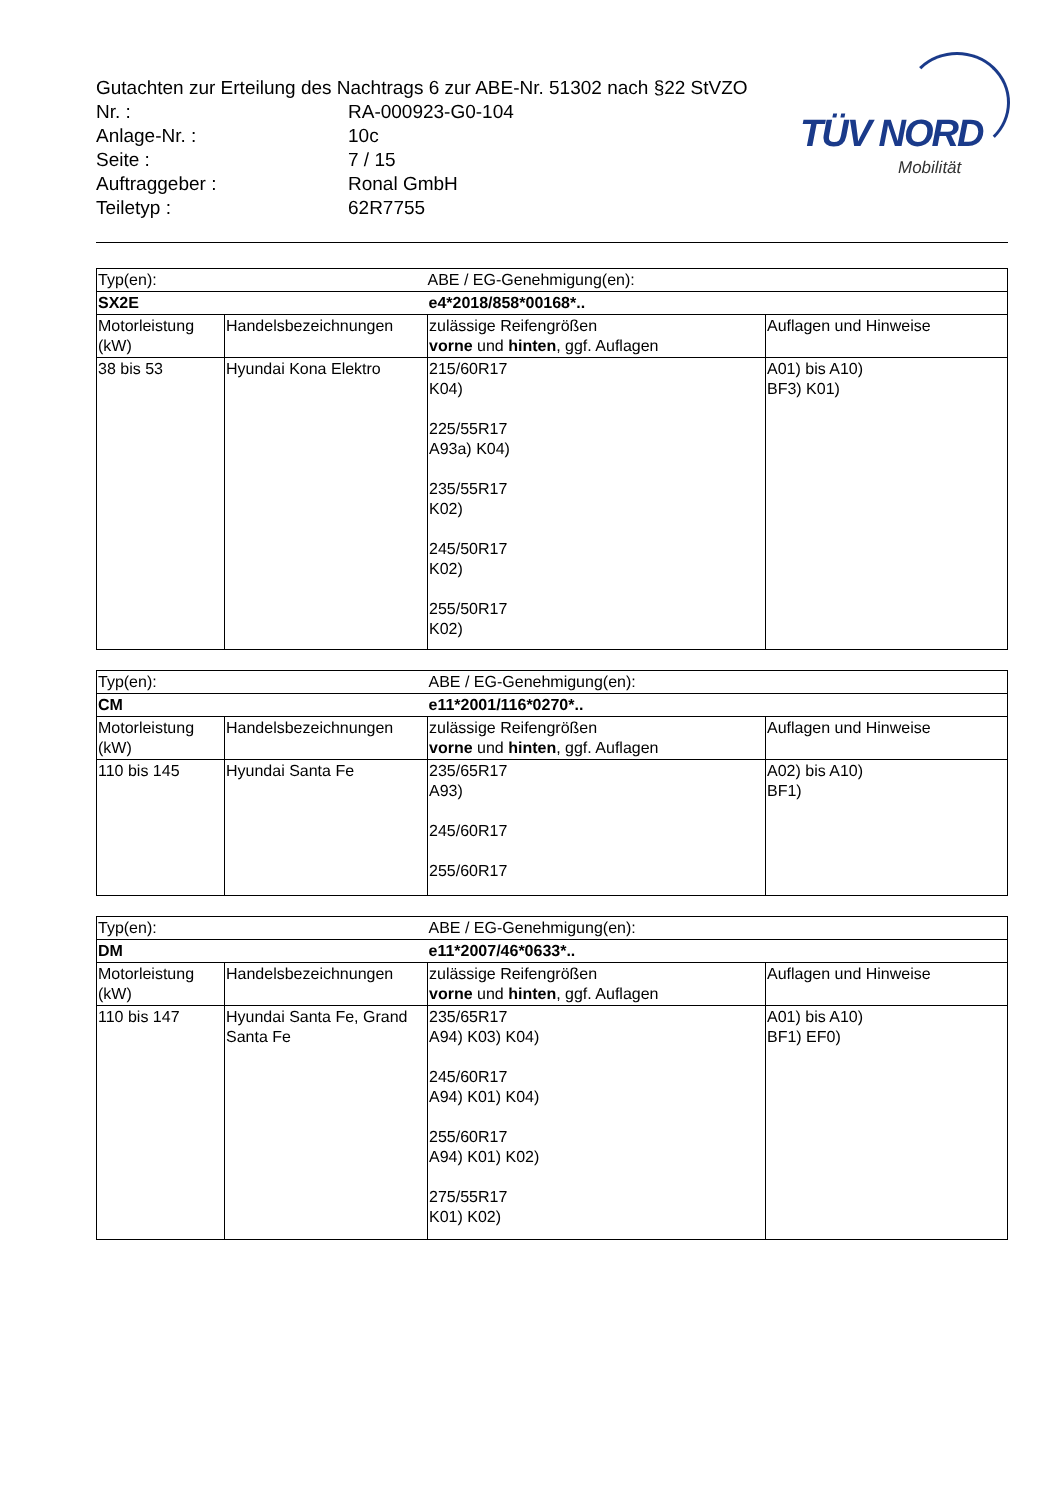Gutachten zur Erteilung des Nachtrags 6 zur ABE-Nr. 51302 nach §22 StVZO
Nr. : RA-000923-G0-104
Anlage-Nr. : 10c
Seite : 7 / 15
Auftraggeber : Ronal GmbH
Teiletyp : 62R7755
TÜV NORD
Mobilität
| Typ(en): | | ABE / EG-Genehmigung(en): | |
| SX2E | | e4*2018/858*00168*.. | |
| Motorleistung (kW) | Handelsbezeichnungen | zulässige Reifengrößen vorne und hinten , ggf. Auflagen | Auflagen und Hinweise |
| 38 bis 53 | Hyundai Kona Elektro | 215/60R17 K04) 225/55R17 A93a) K04) 235/55R17 K02) 245/50R17 K02) 255/50R17 K02) | A01) bis A10) BF3) K01) |
| Typ(en): | | ABE / EG-Genehmigung(en): | |
| CM | | e11*2001/116*0270*.. | |
| Motorleistung (kW) | Handelsbezeichnungen | zulässige Reifengrößen vorne und hinten , ggf. Auflagen | Auflagen und Hinweise |
| 110 bis 145 | Hyundai Santa Fe | 235/65R17 A93) 245/60R17 255/60R17 | A02) bis A10) BF1) |
| Typ(en): | | ABE / EG-Genehmigung(en): | |
| DM | | e11*2007/46*0633*.. | |
| Motorleistung (kW) | Handelsbezeichnungen | zulässige Reifengrößen vorne und hinten , ggf. Auflagen | Auflagen und Hinweise |
| 110 bis 147 | Hyundai Santa Fe, Grand Santa Fe | 235/65R17 A94) K03) K04) 245/60R17 A94) K01) K04) 255/60R17 A94) K01) K02) 275/55R17 K01) K02) | A01) bis A10) BF1) EF0) |